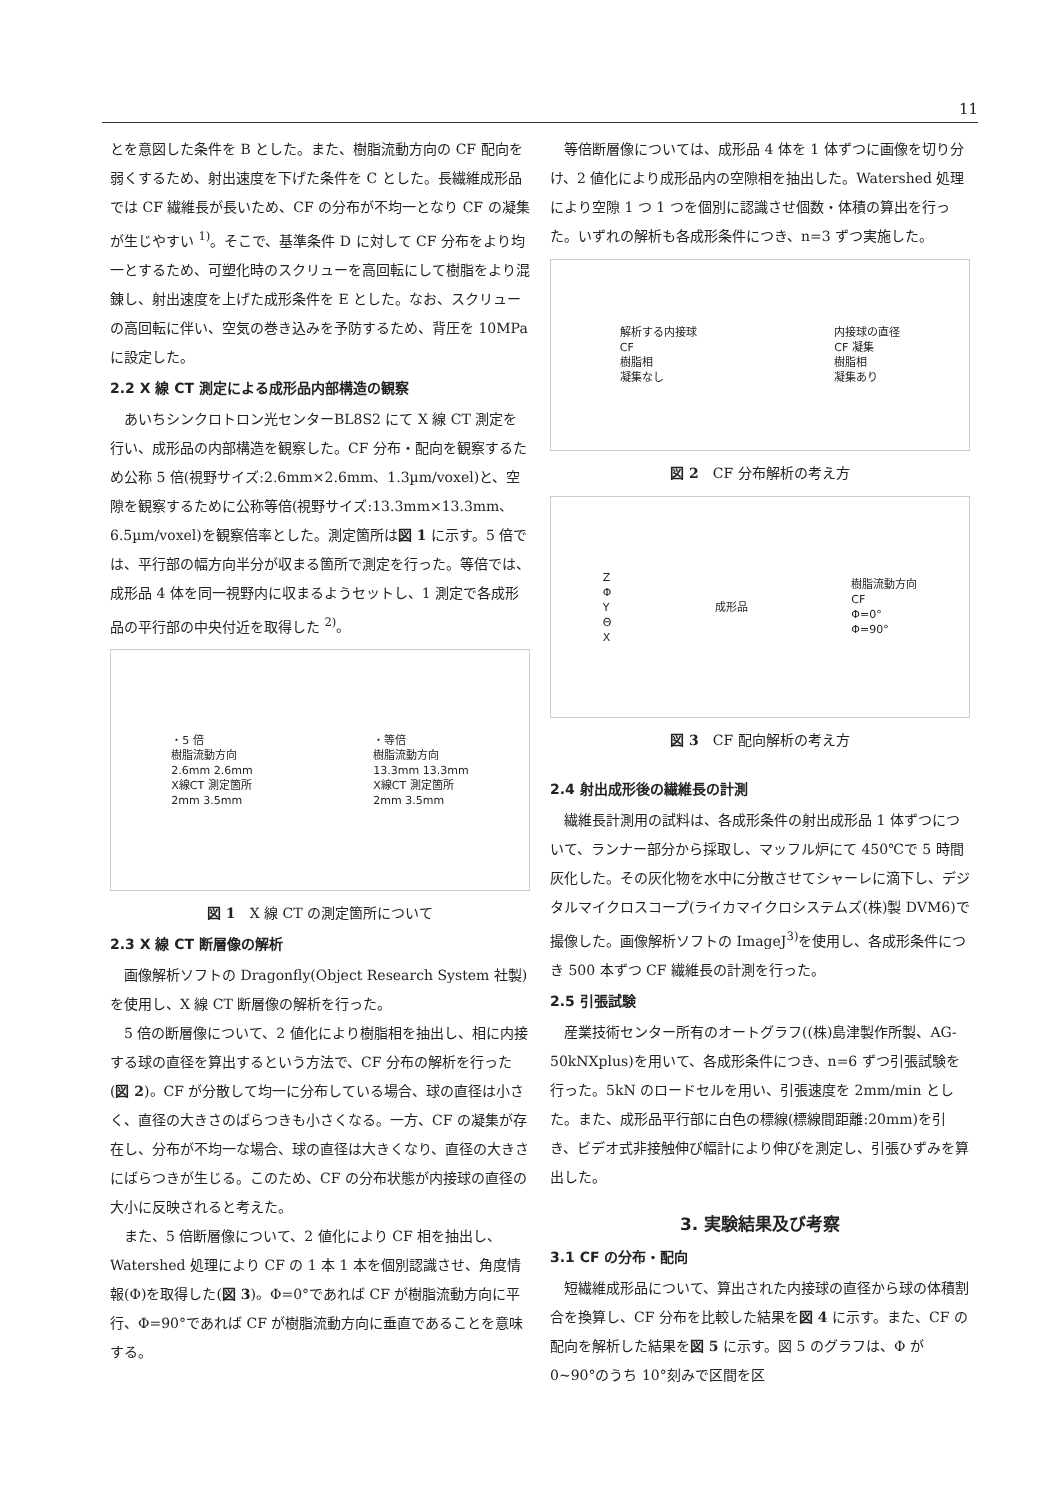11
とを意図した条件を B とした。また、樹脂流動方向の CF 配向を弱くするため、射出速度を下げた条件を C とした。長繊維成形品では CF 繊維長が長いため、CF の分布が不均一となり CF の凝集が生じやすい <sup>1)</sup>。そこで、基準条件 D に対して CF 分布をより均一とするため、可塑化時のスクリューを高回転にして樹脂をより混錬し、射出速度を上げた成形条件を E とした。なお、スクリューの高回転に伴い、空気の巻き込みを予防するため、背圧を 10MPa に設定した。
2.2 X 線 CT 測定による成形品内部構造の観察
あいちシンクロトロン光センターBL8S2 にて X 線 CT 測定を行い、成形品の内部構造を観察した。CF 分布・配向を観察するため公称 5 倍(視野サイズ:2.6mm×2.6mm、1.3µm/voxel)と、空隙を観察するために公称等倍(視野サイズ:13.3mm×13.3mm、6.5µm/voxel)を観察倍率とした。測定箇所は図 1 に示す。5 倍では、平行部の幅方向半分が収まる箇所で測定を行った。等倍では、成形品 4 体を同一視野内に収まるようセットし、1 測定で各成形品の平行部の中央付近を取得した <sup>2)</sup>。
・5 倍
樹脂流動方向
2.6mm 2.6mm
X線CT 測定箇所
2mm 3.5mm
・等倍
樹脂流動方向
13.3mm 13.3mm
X線CT 測定箇所
2mm 3.5mm
図 1　X 線 CT の測定箇所について
2.3 X 線 CT 断層像の解析
画像解析ソフトの Dragonfly(Object Research System 社製)を使用し、X 線 CT 断層像の解析を行った。
5 倍の断層像について、2 値化により樹脂相を抽出し、相に内接する球の直径を算出するという方法で、CF 分布の解析を行った(図 2)。CF が分散して均一に分布している場合、球の直径は小さく、直径の大きさのばらつきも小さくなる。一方、CF の凝集が存在し、分布が不均一な場合、球の直径は大きくなり、直径の大きさにばらつきが生じる。このため、CF の分布状態が内接球の直径の大小に反映されると考えた。
また、5 倍断層像について、2 値化により CF 相を抽出し、Watershed 処理により CF の 1 本 1 本を個別認識させ、角度情報(Φ)を取得した(図 3)。Φ=0°であれば CF が樹脂流動方向に平行、Φ=90°であれば CF が樹脂流動方向に垂直であることを意味する。
等倍断層像については、成形品 4 体を 1 体ずつに画像を切り分け、2 値化により成形品内の空隙相を抽出した。Watershed 処理により空隙 1 つ 1 つを個別に認識させ個数・体積の算出を行った。いずれの解析も各成形条件につき、n=3 ずつ実施した。
解析する内接球
CF
樹脂相
凝集なし
内接球の直径
CF 凝集
樹脂相
凝集あり
図 2　CF 分布解析の考え方
Z
Φ
Y
Θ
X
成形品
樹脂流動方向
CF
Φ=0°
Φ=90°
図 3　CF 配向解析の考え方
2.4 射出成形後の繊維長の計測
繊維長計測用の試料は、各成形条件の射出成形品 1 体ずつについて、ランナー部分から採取し、マッフル炉にて 450℃で 5 時間灰化した。その灰化物を水中に分散させてシャーレに滴下し、デジタルマイクロスコープ(ライカマイクロシステムズ(株)製 DVM6)で撮像した。画像解析ソフトの ImageJ<sup>3)</sup>を使用し、各成形条件につき 500 本ずつ CF 繊維長の計測を行った。
2.5 引張試験
産業技術センター所有のオートグラフ((株)島津製作所製、AG-50kNXplus)を用いて、各成形条件につき、n=6 ずつ引張試験を行った。5kN のロードセルを用い、引張速度を 2mm/min とした。また、成形品平行部に白色の標線(標線間距離:20mm)を引き、ビデオ式非接触伸び幅計により伸びを測定し、引張ひずみを算出した。
3. 実験結果及び考察
3.1 CF の分布・配向
短繊維成形品について、算出された内接球の直径から球の体積割合を換算し、CF 分布を比較した結果を図 4 に示す。また、CF の配向を解析した結果を図 5 に示す。図 5 のグラフは、Φ が 0~90°のうち 10°刻みで区間を区